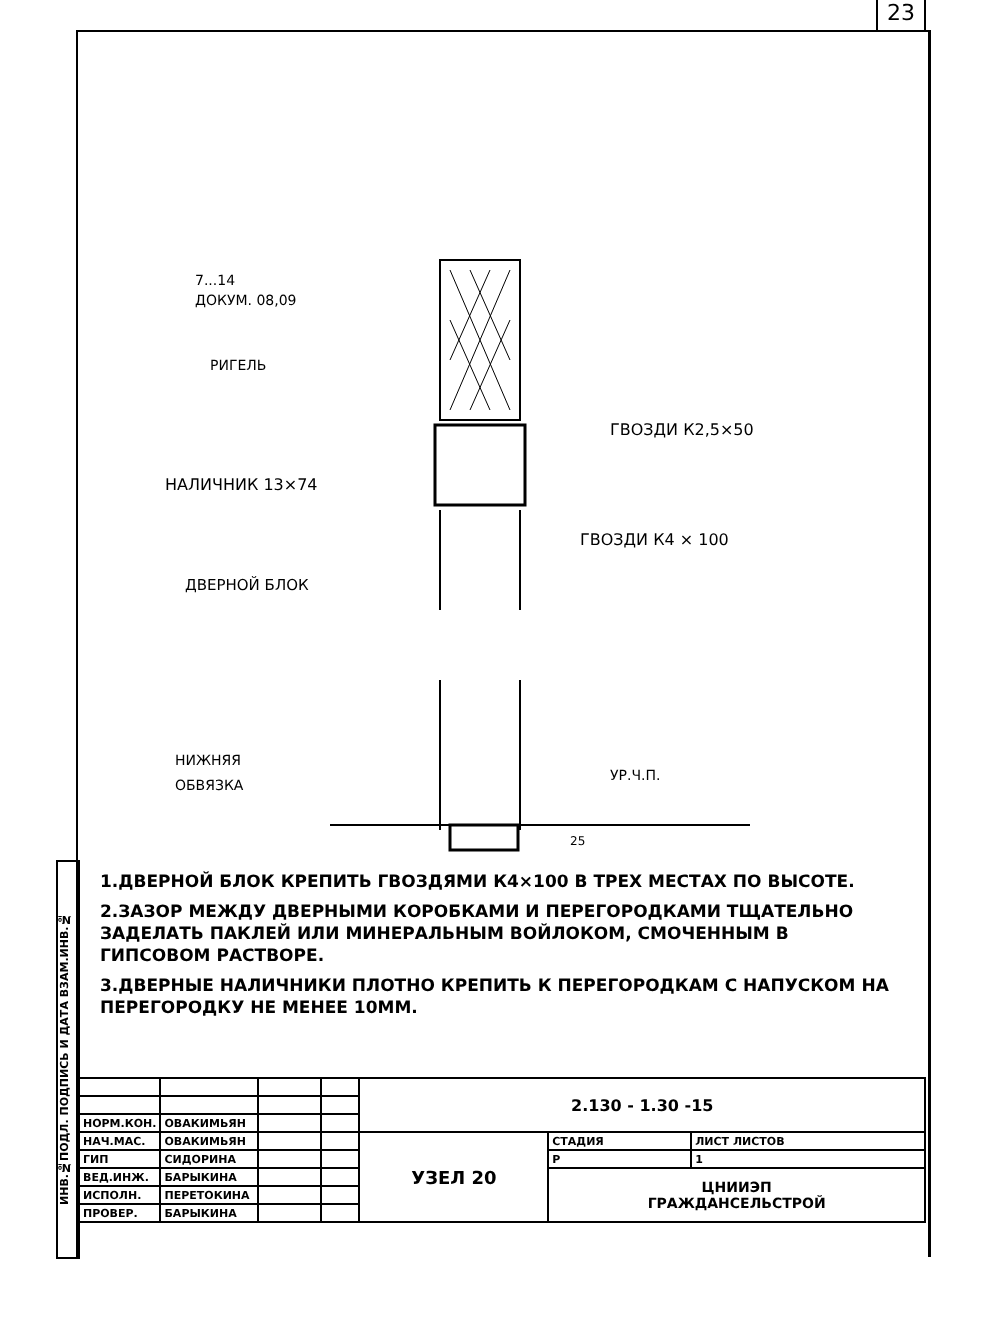23
ИНВ.№ПОДЛ. ПОДПИСЬ И ДАТА ВЗАМ.ИНВ.№
7...14
ДОКУМ. 08,09
РИГЕЛЬ
ГВОЗДИ К2,5×50
НАЛИЧНИК 13×74
ГВОЗДИ К4 × 100
ДВЕРНОЙ БЛОК
НИЖНЯЯ
ОБВЯЗКА
УР.Ч.П.
25
1.ДВЕРНОЙ БЛОК КРЕПИТЬ ГВОЗДЯМИ К4×100 В ТРЕХ МЕСТАХ ПО ВЫСОТЕ.
2.ЗАЗОР МЕЖДУ ДВЕРНЫМИ КОРОБКАМИ И ПЕРЕГОРОДКАМИ ТЩАТЕЛЬНО ЗАДЕЛАТЬ ПАКЛЕЙ ИЛИ МИНЕРАЛЬНЫМ ВОЙЛОКОМ, СМОЧЕННЫМ В ГИПСОВОМ РАСТВОРЕ.
3.ДВЕРНЫЕ НАЛИЧНИКИ ПЛОТНО КРЕПИТЬ К ПЕРЕГОРОДКАМ С НАПУСКОМ НА ПЕРЕГОРОДКУ НЕ МЕНЕЕ 10ММ.
| | | | | 2.130 - 1.30 -15 | | |
| НОРМ.КОН. | ОВАКИМЬЯН | | | | | |
| НАЧ.МАС. | ОВАКИМЬЯН | | | УЗЕЛ 20 | СТАДИЯ | ЛИСТ ЛИСТОВ |
| ГИП | СИДОРИНА | | | | Р | 1 |
| ВЕД.ИНЖ. | БАРЫКИНА | | | | ЦНИИЭП ГРАЖДАНСЕЛЬСТРОЙ | |
| ИСПОЛН. | ПЕРЕТОКИНА | | | | | |
| ПРОВЕР. | БАРЫКИНА | | | | | |